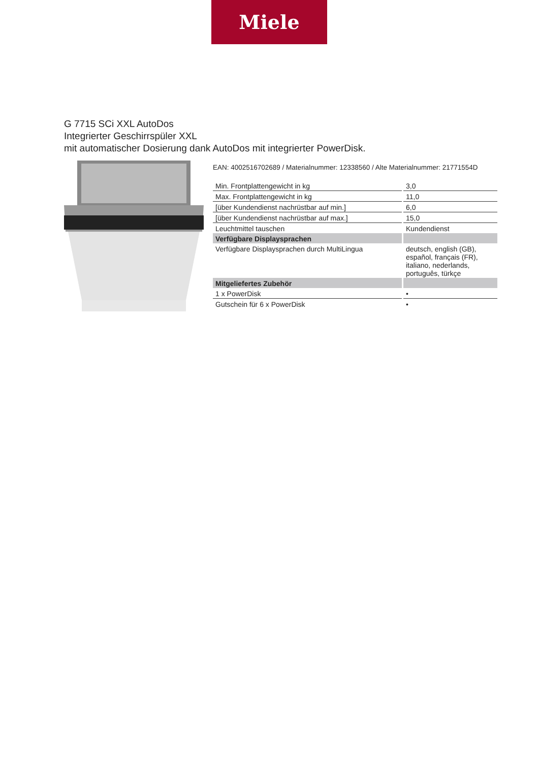Miele
G 7715 SCi XXL AutoDos
Integrierter Geschirrspüler XXL
mit automatischer Dosierung dank AutoDos mit integrierter PowerDisk.
EAN: 4002516702689 / Materialnummer: 12338560 / Alte Materialnummer: 21771554D
| Min. Frontplattengewicht in kg | 3,0 |
| Max. Frontplattengewicht in kg | 11,0 |
| [über Kundendienst nachrüstbar auf min.] | 6,0 |
| [über Kundendienst nachrüstbar auf max.] | 15,0 |
| Leuchtmittel tauschen | Kundendienst |
| Verfügbare Displaysprachen | |
| Verfügbare Displaysprachen durch MultiLingua | deutsch, english (GB), español, français (FR), italiano, nederlands, português, türkçe |
| Mitgeliefertes Zubehör | |
| 1 x PowerDisk | • |
| Gutschein für 6 x PowerDisk | • |